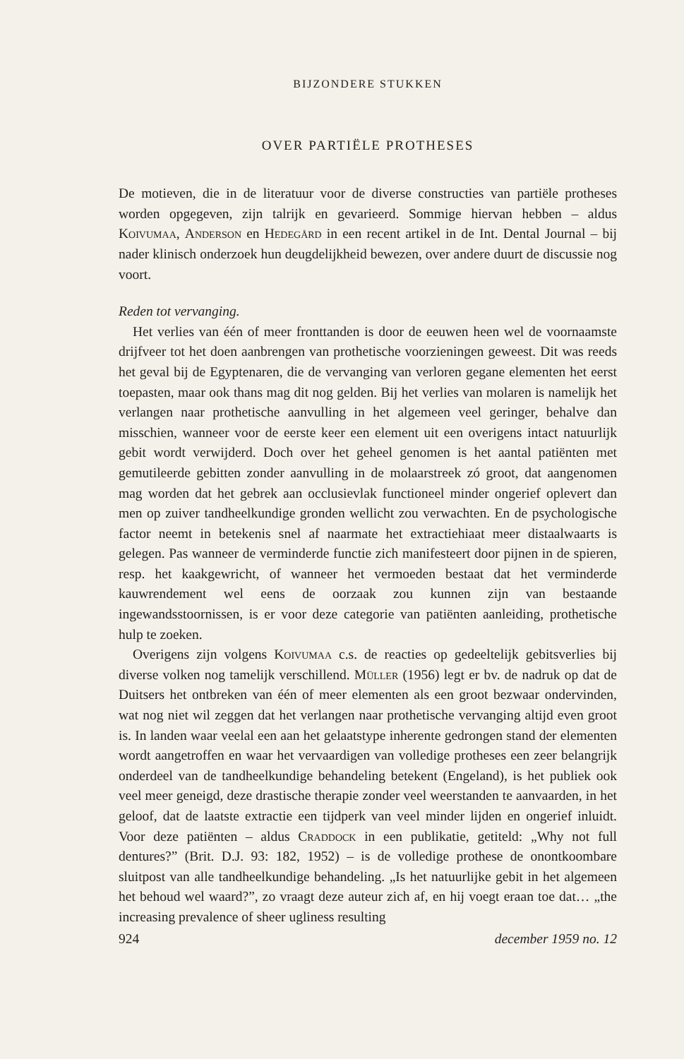BIJZONDERE STUKKEN
OVER PARTIËLE PROTHESES
De motieven, die in de literatuur voor de diverse constructies van partiële protheses worden opgegeven, zijn talrijk en gevarieerd. Sommige hiervan hebben – aldus Koivumaa, Anderson en Hedegård in een recent artikel in de Int. Dental Journal – bij nader klinisch onderzoek hun deugdelijkheid bewezen, over andere duurt de discussie nog voort.
Reden tot vervanging.
Het verlies van één of meer fronttanden is door de eeuwen heen wel de voornaamste drijfveer tot het doen aanbrengen van prothetische voorzieningen geweest. Dit was reeds het geval bij de Egyptenaren, die de vervanging van verloren gegane elementen het eerst toepasten, maar ook thans mag dit nog gelden. Bij het verlies van molaren is namelijk het verlangen naar prothetische aanvulling in het algemeen veel geringer, behalve dan misschien, wanneer voor de eerste keer een element uit een overigens intact natuurlijk gebit wordt verwijderd. Doch over het geheel genomen is het aantal patiënten met gemutileerde gebitten zonder aanvulling in de molaarstreek zó groot, dat aangenomen mag worden dat het gebrek aan occlusievlak functioneel minder ongerief oplevert dan men op zuiver tandheelkundige gronden wellicht zou verwachten. En de psychologische factor neemt in betekenis snel af naarmate het extractiehiaat meer distaalwaarts is gelegen. Pas wanneer de verminderde functie zich manifesteert door pijnen in de spieren, resp. het kaakgewricht, of wanneer het vermoeden bestaat dat het verminderde kauwrendement wel eens de oorzaak zou kunnen zijn van bestaande ingewandsstoornissen, is er voor deze categorie van patiënten aanleiding, prothetische hulp te zoeken.
Overigens zijn volgens Koivumaa c.s. de reacties op gedeeltelijk gebitsverlies bij diverse volken nog tamelijk verschillend. Müller (1956) legt er bv. de nadruk op dat de Duitsers het ontbreken van één of meer elementen als een groot bezwaar ondervinden, wat nog niet wil zeggen dat het verlangen naar prothetische vervanging altijd even groot is. In landen waar veelal een aan het gelaatstype inherente gedrongen stand der elementen wordt aangetroffen en waar het vervaardigen van volledige protheses een zeer belangrijk onderdeel van de tandheelkundige behandeling betekent (Engeland), is het publiek ook veel meer geneigd, deze drastische therapie zonder veel weerstanden te aanvaarden, in het geloof, dat de laatste extractie een tijdperk van veel minder lijden en ongerief inluidt. Voor deze patiënten – aldus Craddock in een publikatie, getiteld: „Why not full dentures?” (Brit. D.J. 93: 182, 1952) – is de volledige prothese de onontkoombare sluitpost van alle tandheelkundige behandeling. „Is het natuurlijke gebit in het algemeen het behoud wel waard?”, zo vraagt deze auteur zich af, en hij voegt eraan toe dat… „the increasing prevalence of sheer ugliness resulting
924 december 1959 no. 12